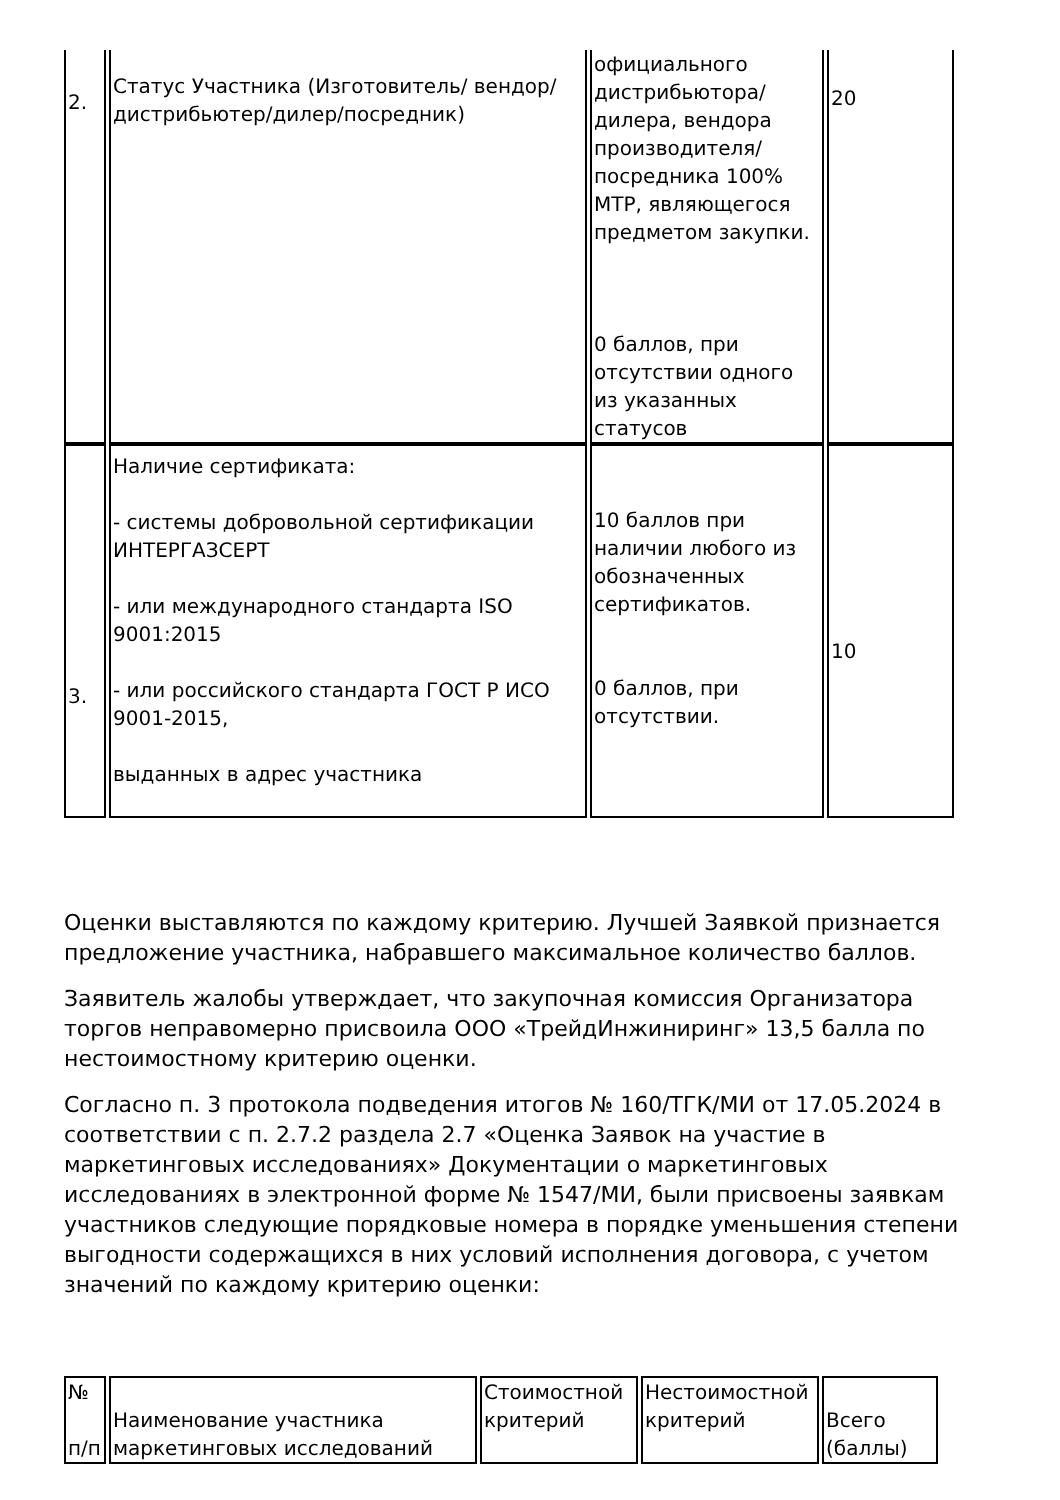| 2. | Статус Участника (Изготовитель/ вендор/дистрибьютер/дилер/посредник) | официального дистрибьютора/ дилера, вендора производителя/ посредника 100% МТР, являющегося предметом закупки. 0 баллов, при отсутствии одного из указанных статусов | 20 |
| 3. | Наличие сертификата: - системы добровольной сертификации ИНТЕРГАЗСЕРТ - или международного стандарта ISO 9001:2015 - или российского стандарта ГОСТ Р ИСО 9001-2015, выданных в адрес участника | 10 баллов при наличии любого из обозначенных сертификатов. 0 баллов, при отсутствии. | 10 |
Оценки выставляются по каждому критерию. Лучшей Заявкой признается предложение участника, набравшего максимальное количество баллов.
Заявитель жалобы утверждает, что закупочная комиссия Организатора торгов неправомерно присвоила ООО «ТрейдИнжиниринг» 13,5 балла по нестоимостному критерию оценки.
Согласно п. 3 протокола подведения итогов № 160/ТГК/МИ от 17.05.2024 в соответствии с п. 2.7.2 раздела 2.7 «Оценка Заявок на участие в маркетинговых исследованиях» Документации о маркетинговых исследованиях в электронной форме № 1547/МИ, были присвоены заявкам участников следующие порядковые номера в порядке уменьшения степени выгодности содержащихся в них условий исполнения договора, с учетом значений по каждому критерию оценки:
| № п/п | Наименование участника маркетинговых исследований | Стоимостной критерий | Нестоимостной критерий | Всего (баллы) |
| --- | --- | --- | --- | --- |